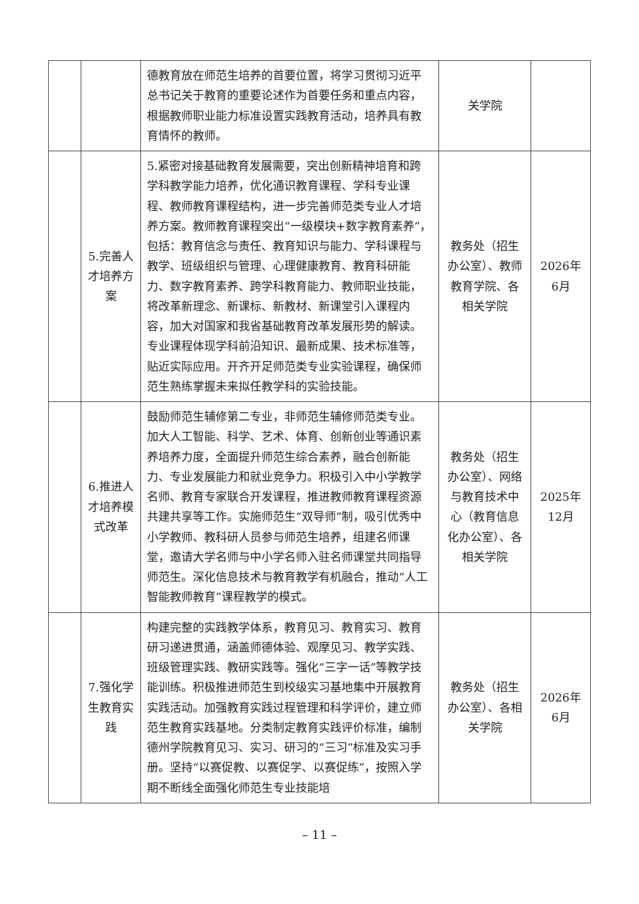| | | 德教育放在师范生培养的首要位置，将学习贯彻习近平总书记关于教育的重要论述作为首要任务和重点内容，根据教师职业能力标准设置实践教育活动，培养具有教育情怀的教师。 | 关学院 | |
| | 5.完善人才培养方案 | 5.紧密对接基础教育发展需要，突出创新精神培育和跨学科教学能力培养，优化通识教育课程、学科专业课程、教师教育课程结构，进一步完善师范类专业人才培养方案。教师教育课程突出“一级模块+数字教育素养”，包括：教育信念与责任、教育知识与能力、学科课程与教学、班级组织与管理、心理健康教育、教育科研能力、数字教育素养、跨学科教育能力、教师职业技能，将改革新理念、新课标、新教材、新课堂引入课程内容，加大对国家和我省基础教育改革发展形势的解读。专业课程体现学科前沿知识、最新成果、技术标准等，贴近实际应用。开齐开足师范类专业实验课程，确保师范生熟练掌握未来拟任教学科的实验技能。 | 教务处（招生办公室）、教师教育学院、各相关学院 | 2026年6月 |
| | 6.推进人才培养模式改革 | 鼓励师范生辅修第二专业，非师范生辅修师范类专业。加大人工智能、科学、艺术、体育、创新创业等通识素养培养力度，全面提升师范生综合素养，融合创新能力、专业发展能力和就业竞争力。积极引入中小学教学名师、教育专家联合开发课程，推进教师教育课程资源共建共享等工作。实施师范生“双导师”制，吸引优秀中小学教师、教科研人员参与师范生培养，组建名师课堂，邀请大学名师与中小学名师入驻名师课堂共同指导师范生。深化信息技术与教育教学有机融合，推动“人工智能教师教育”课程教学的模式。 | 教务处（招生办公室）、网络与教育技术中心（教育信息化办公室）、各相关学院 | 2025年12月 |
| | 7.强化学生教育实践 | 构建完整的实践教学体系，教育见习、教育实习、教育研习递进贯通，涵盖师德体验、观摩见习、教学实践、班级管理实践、教研实践等。强化“三字一话”等教学技能训练。积极推进师范生到校级实习基地集中开展教育实践活动。加强教育实践过程管理和科学评价，建立师范生教育实践基地。分类制定教育实践评价标准，编制德州学院教育见习、实习、研习的“三习”标准及实习手册。坚持“以赛促教、以赛促学、以赛促练”，按照入学期不断线全面强化师范生专业技能培 | 教务处（招生办公室）、各相关学院 | 2026年6月 |
– 11 –